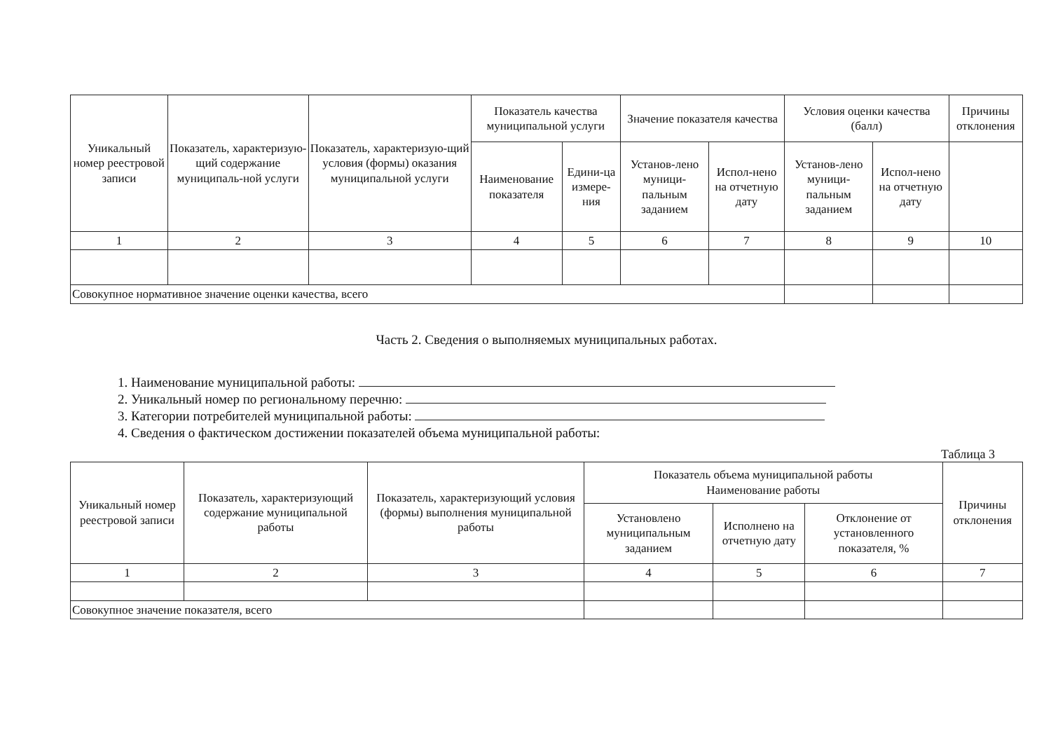| Уникальный номер реестровой записи | Показатель, характеризую-щий содержание муниципаль-ной услуги | Показатель, характеризую-щий условия (формы) оказания муниципальной услуги | Показатель качества муниципальной услуги | | Значение показателя качества | | Условия оценки качества (балл) | | Причины отклонения |
| --- | --- | --- | --- | --- | --- | --- | --- | --- | --- |
| | | | Наименование показателя | Едини-ца измере-ния | Установ-лено муници-пальным заданием | Испол-нено на отчетную дату | Установ-лено муници-пальным заданием | Испол-нено на отчетную дату | |
| 1 | 2 | 3 | 4 | 5 | 6 | 7 | 8 | 9 | 10 |
| Совокупное нормативное значение оценки качества, всего | | | | | | | | | |
Часть 2. Сведения о выполняемых муниципальных работах.
1. Наименование муниципальной работы:
2. Уникальный номер по региональному перечню:
3. Категории потребителей муниципальной работы:
4. Сведения о фактическом достижении показателей объема муниципальной работы:
Таблица 3
| Уникальный номер реестровой записи | Показатель, характеризующий содержание муниципальной работы | Показатель, характеризующий условия (формы) выполнения муниципальной работы | Показатель объема муниципальной работы Наименование работы | | | Причины отклонения |
| --- | --- | --- | --- | --- | --- | --- |
| | | | Установлено муниципальным заданием | Исполнено на отчетную дату | Отклонение от установленного показателя, % | |
| 1 | 2 | 3 | 4 | 5 | 6 | 7 |
| Совокупное значение показателя, всего | | | | | | |